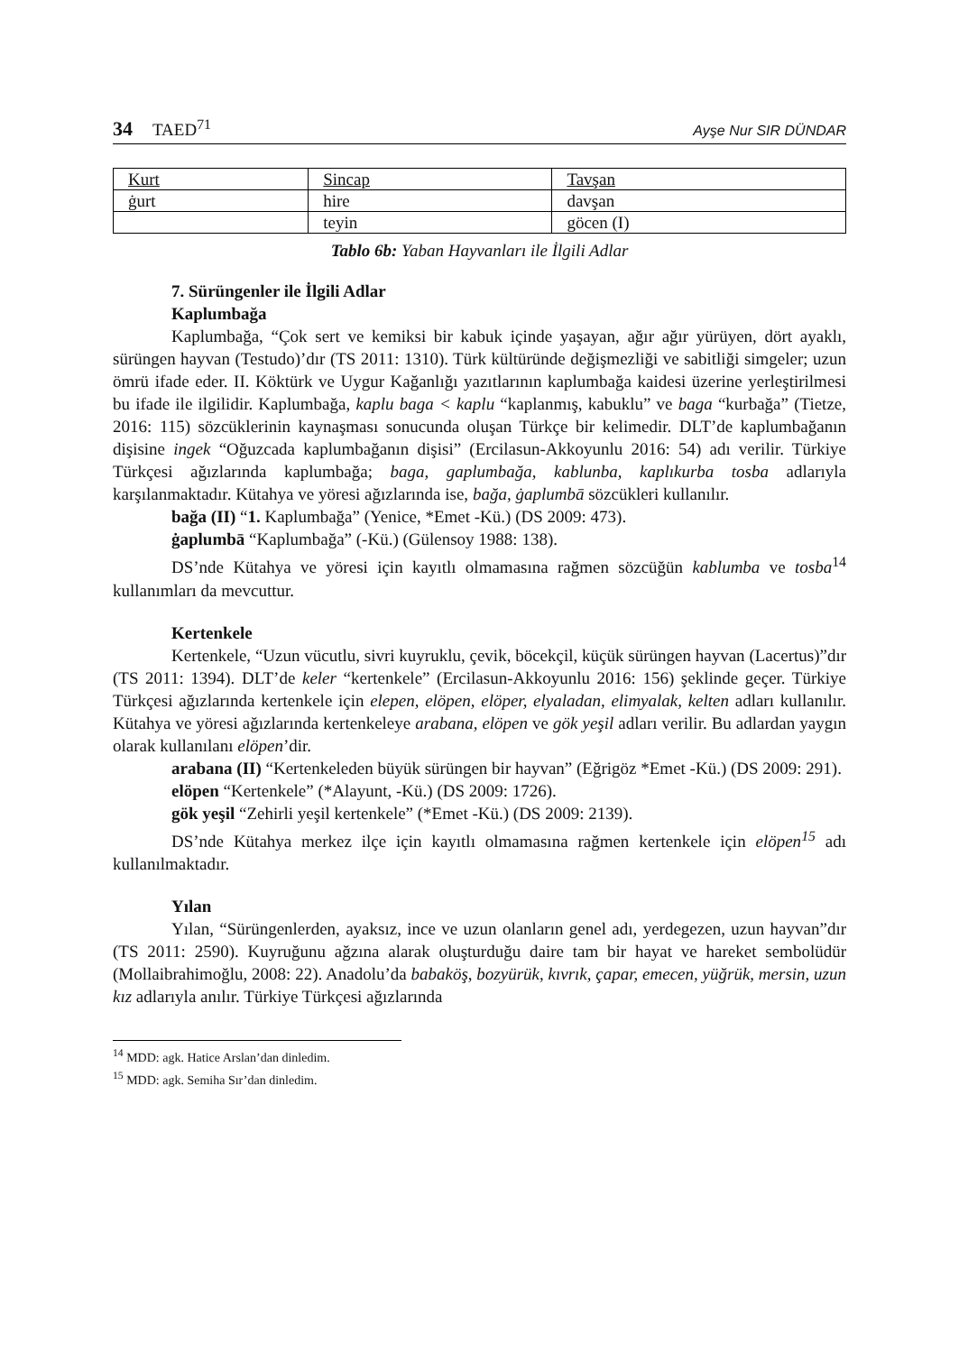34 TAED<sup>71</sup> Ayşe Nur SIR DÜNDAR
| Kurt | Sincap | Tavşan |
| --- | --- | --- |
| ġurt | hire | davşan |
| | teyin | göcen (I) |
Tablo 6b: Yaban Hayvanları ile İlgili Adlar
7. Sürüngenler ile İlgili Adlar
Kaplumbağa
Kaplumbağa, “Çok sert ve kemiksi bir kabuk içinde yaşayan, ağır ağır yürüyen, dört ayaklı, sürüngen hayvan (Testudo)’dır (TS 2011: 1310). Türk kültüründe değişmezliği ve sabitliği simgeler; uzun ömrü ifade eder. II. Köktürk ve Uygur Kağanlığı yazıtlarının kaplumbağa kaidesi üzerine yerleştirilmesi bu ifade ile ilgilidir. Kaplumbağa, kaplu baga < kaplu “kaplanmış, kabuklu” ve baga “kurbağa” (Tietze, 2016: 115) sözcüklerinin kaynaşması sonucunda oluşan Türkçe bir kelimedir. DLT’de kaplumbağanın dişisine ingek “Oğuzcada kaplumbağanın dişisi” (Ercilasun-Akkoyunlu 2016: 54) adı verilir. Türkiye Türkçesi ağızlarında kaplumbağa; baga, gaplumbağa, kablunba, kaplıkurba tosba adlarıyla karşılanmaktadır. Kütahya ve yöresi ağızlarında ise, bağa, ġaplumbā sözcükleri kullanılır.
bağa (II) “1. Kaplumbağa” (Yenice, *Emet -Kü.) (DS 2009: 473).
ġaplumbā “Kaplumbağa” (-Kü.) (Gülensoy 1988: 138).
DS’nde Kütahya ve yöresi için kayıtlı olmamasına rağmen sözcüğün kablumba ve tosba<sup>14</sup> kullanımları da mevcuttur.
Kertenkele
Kertenkele, “Uzun vücutlu, sivri kuyruklu, çevik, böcekçil, küçük sürüngen hayvan (Lacertus)”dır (TS 2011: 1394). DLT’de keler “kertenkele” (Ercilasun-Akkoyunlu 2016: 156) şeklinde geçer. Türkiye Türkçesi ağızlarında kertenkele için elepen, elöpen, elöper, elyaladan, elimyalak, kelten adları kullanılır. Kütahya ve yöresi ağızlarında kertenkeleye arabana, elöpen ve gök yeşil adları verilir. Bu adlardan yaygın olarak kullanılanı elöpen’dir.
arabana (II) “Kertenkeleden büyük sürüngen bir hayvan” (Eğrigöz *Emet -Kü.) (DS 2009: 291).
elöpen “Kertenkele” (*Alayunt, -Kü.) (DS 2009: 1726).
gök yeşil “Zehirli yeşil kertenkele” (*Emet -Kü.) (DS 2009: 2139).
DS’nde Kütahya merkez ilçe için kayıtlı olmamasına rağmen kertenkele için elöpen<sup>15</sup> adı kullanılmaktadır.
Yılan
Yılan, “Sürüngenlerden, ayaksız, ince ve uzun olanların genel adı, yerdegezen, uzun hayvan”dır (TS 2011: 2590). Kuyruğunu ağzına alarak oluşturduğu daire tam bir hayat ve hareket sembolüdür (Mollaibrahimoğlu, 2008: 22). Anadolu’da babaköş, bozyürük, kıvrık, çapar, emecen, yüğrük, mersin, uzun kız adlarıyla anılır. Türkiye Türkçesi ağızlarında
<sup>14</sup> MDD: agk. Hatice Arslan’dan dinledim.
<sup>15</sup> MDD: agk. Semiha Sır’dan dinledim.